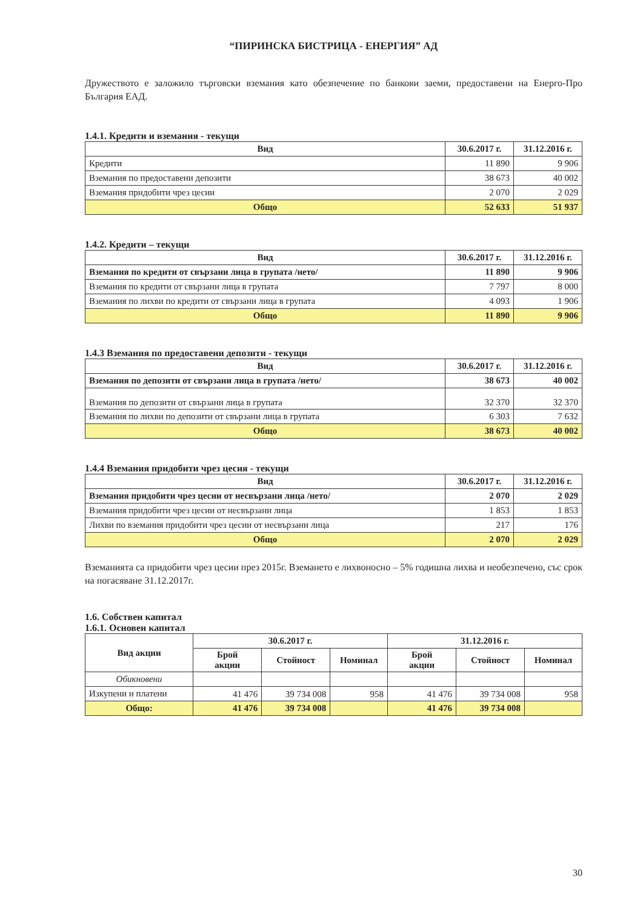“ПИРИНСКА БИСТРИЦА - ЕНЕРГИЯ” АД
Дружеството е заложило търговски вземания като обезпечение по банкови заеми, предоставени на Енерго-Про България ЕАД.
1.4.1. Кредити и вземания - текущи
| Вид | 30.6.2017 г. | 31.12.2016 г. |
| --- | --- | --- |
| Кредити | 11 890 | 9 906 |
| Вземания по предоставени депозити | 38 673 | 40 002 |
| Вземания придобити чрез цесии | 2 070 | 2 029 |
| Общо | 52 633 | 51 937 |
1.4.2. Кредити – текущи
| Вид | 30.6.2017 г. | 31.12.2016 г. |
| --- | --- | --- |
| Вземания по кредити от свързани лица в групата /нето/ | 11 890 | 9 906 |
| Вземания по кредити от свързани лица в групата | 7 797 | 8 000 |
| Вземания по лихви по кредити от свързани лица в групата | 4 093 | 1 906 |
| Общо | 11 890 | 9 906 |
1.4.3 Вземания по предоставени депозити - текущи
| Вид | 30.6.2017 г. | 31.12.2016 г. |
| --- | --- | --- |
| Вземания по депозити от свързани лица в групата /нето/ | 38 673 | 40 002 |
| Вземания по депозити от свързани лица в групата | 32 370 | 32 370 |
| Вземания по лихви по депозити от свързани лица в групата | 6 303 | 7 632 |
| Общо | 38 673 | 40 002 |
1.4.4 Вземания придобити чрез цесия - текущи
| Вид | 30.6.2017 г. | 31.12.2016 г. |
| --- | --- | --- |
| Вземания придобити чрез цесии от несвързани лица /нето/ | 2 070 | 2 029 |
| Вземания придобити чрез цесии от несвързани лица | 1 853 | 1 853 |
| Лихви по вземания придобити чрез цесии от несвързани лица | 217 | 176 |
| Общо | 2 070 | 2 029 |
Вземанията са придобити чрез цесии през 2015г. Вземането е лихвоносно – 5% годишна лихва и необезпечено, със срок на погасяване 31.12.2017г.
1.6. Собствен капитал
1.6.1. Основен капитал
| Вид акции | 30.6.2017 г. | | | 31.12.2016 г. | | |
| --- | --- | --- | --- | --- | --- | --- |
| | Брой акции | Стойност | Номинал | Брой акции | Стойност | Номинал |
| Обикновени | | | | | | |
| Изкупени и платени | 41 476 | 39 734 008 | 958 | 41 476 | 39 734 008 | 958 |
| Общо: | 41 476 | 39 734 008 | | 41 476 | 39 734 008 | |
30